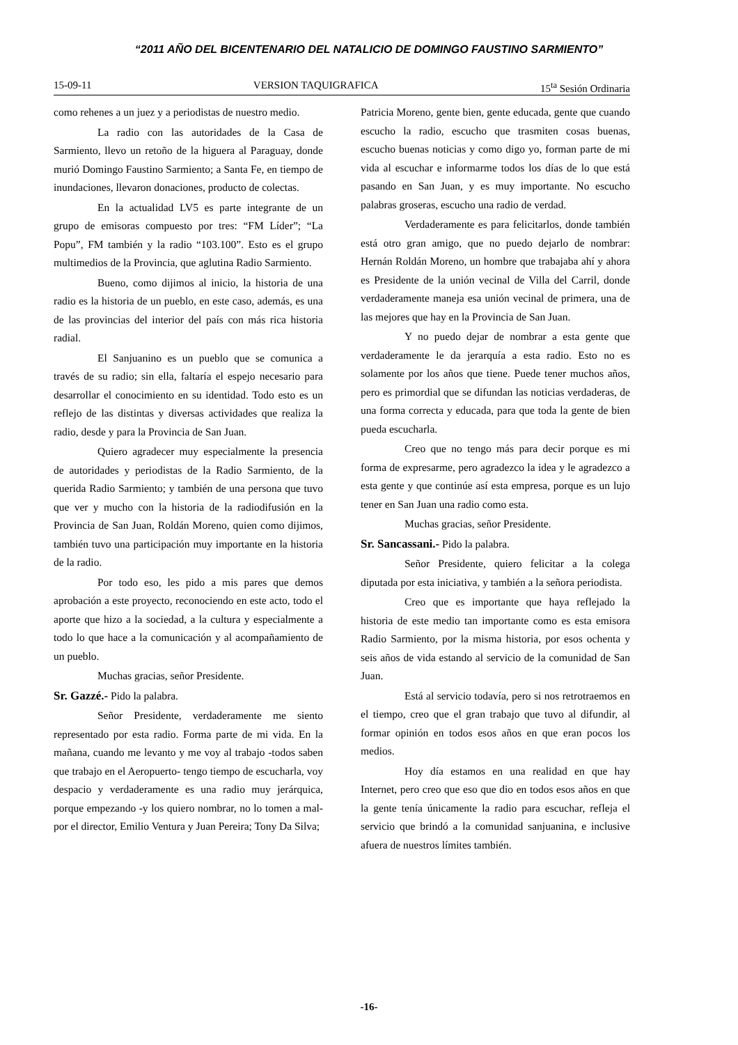“2011 AÑO DEL BICENTENARIO DEL NATALICIO DE DOMINGO FAUSTINO SARMIENTO”
15-09-11 VERSION TAQUIGRAFICA 15<sup>ta</sup> Sesión Ordinaria
como rehenes a un juez y a periodistas de nuestro medio.
La radio con las autoridades de la Casa de Sarmiento, llevo un retoño de la higuera al Paraguay, donde murió Domingo Faustino Sarmiento; a Santa Fe, en tiempo de inundaciones, llevaron donaciones, producto de colectas.
En la actualidad LV5 es parte integrante de un grupo de emisoras compuesto por tres: “FM Líder”; “La Popu”, FM también y la radio “103.100”. Esto es el grupo multimedios de la Provincia, que aglutina Radio Sarmiento.
Bueno, como dijimos al inicio, la historia de una radio es la historia de un pueblo, en este caso, además, es una de las provincias del interior del país con más rica historia radial.
El Sanjuanino es un pueblo que se comunica a través de su radio; sin ella, faltaría el espejo necesario para desarrollar el conocimiento en su identidad. Todo esto es un reflejo de las distintas y diversas actividades que realiza la radio, desde y para la Provincia de San Juan.
Quiero agradecer muy especialmente la presencia de autoridades y periodistas de la Radio Sarmiento, de la querida Radio Sarmiento; y también de una persona que tuvo que ver y mucho con la historia de la radiodifusión en la Provincia de San Juan, Roldán Moreno, quien como dijimos, también tuvo una participación muy importante en la historia de la radio.
Por todo eso, les pido a mis pares que demos aprobación a este proyecto, reconociendo en este acto, todo el aporte que hizo a la sociedad, a la cultura y especialmente a todo lo que hace a la comunicación y al acompañamiento de un pueblo.
Muchas gracias, señor Presidente.
Sr. Gazzé.- Pido la palabra.
Señor Presidente, verdaderamente me siento representado por esta radio. Forma parte de mi vida. En la mañana, cuando me levanto y me voy al trabajo -todos saben que trabajo en el Aeropuerto- tengo tiempo de escucharla, voy despacio y verdaderamente es una radio muy jerárquica, porque empezando -y los quiero nombrar, no lo tomen a mal- por el director, Emilio Ventura y Juan Pereira; Tony Da Silva;
Patricia Moreno, gente bien, gente educada, gente que cuando escucho la radio, escucho que trasmiten cosas buenas, escucho buenas noticias y como digo yo, forman parte de mi vida al escuchar e informarme todos los días de lo que está pasando en San Juan, y es muy importante. No escucho palabras groseras, escucho una radio de verdad.
Verdaderamente es para felicitarlos, donde también está otro gran amigo, que no puedo dejarlo de nombrar: Hernán Roldán Moreno, un hombre que trabajaba ahí y ahora es Presidente de la unión vecinal de Villa del Carril, donde verdaderamente maneja esa unión vecinal de primera, una de las mejores que hay en la Provincia de San Juan.
Y no puedo dejar de nombrar a esta gente que verdaderamente le da jerarquía a esta radio. Esto no es solamente por los años que tiene. Puede tener muchos años, pero es primordial que se difundan las noticias verdaderas, de una forma correcta y educada, para que toda la gente de bien pueda escucharla.
Creo que no tengo más para decir porque es mi forma de expresarme, pero agradezco la idea y le agradezco a esta gente y que continúe así esta empresa, porque es un lujo tener en San Juan una radio como esta.
Muchas gracias, señor Presidente.
Sr. Sancassani.- Pido la palabra.
Señor Presidente, quiero felicitar a la colega diputada por esta iniciativa, y también a la señora periodista.
Creo que es importante que haya reflejado la historia de este medio tan importante como es esta emisora Radio Sarmiento, por la misma historia, por esos ochenta y seis años de vida estando al servicio de la comunidad de San Juan.
Está al servicio todavía, pero si nos retrotraemos en el tiempo, creo que el gran trabajo que tuvo al difundir, al formar opinión en todos esos años en que eran pocos los medios.
Hoy día estamos en una realidad en que hay Internet, pero creo que eso que dio en todos esos años en que la gente tenía únicamente la radio para escuchar, refleja el servicio que brindó a la comunidad sanjuanina, e inclusive afuera de nuestros límites también.
-16-